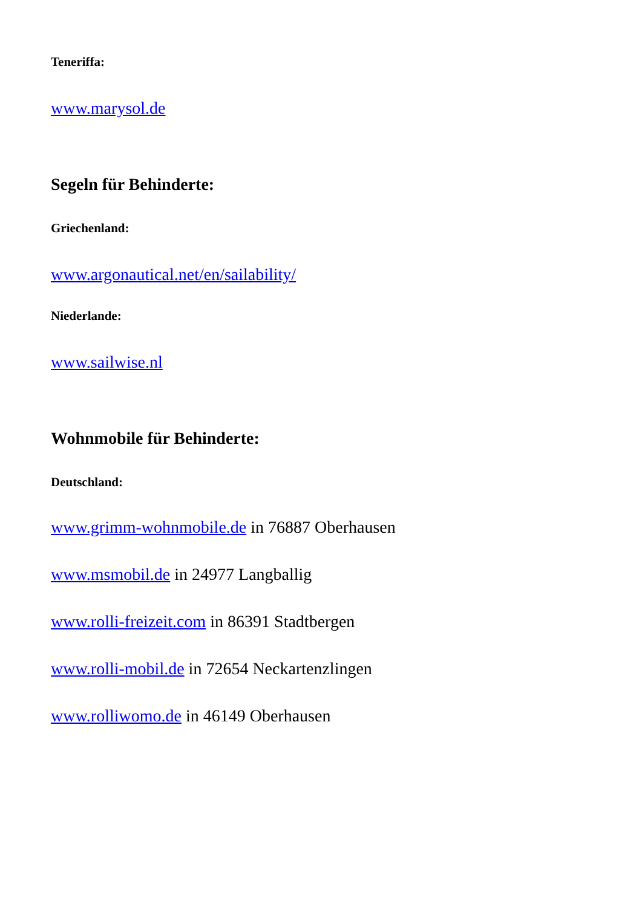Teneriffa:
www.marysol.de
Segeln für Behinderte:
Griechenland:
www.argonautical.net/en/sailability/
Niederlande:
www.sailwise.nl
Wohnmobile für Behinderte:
Deutschland:
www.grimm-wohnmobile.de in 76887 Oberhausen
www.msmobil.de in 24977 Langballig
www.rolli-freizeit.com in 86391 Stadtbergen
www.rolli-mobil.de in 72654 Neckartenzlingen
www.rolliwomo.de in 46149 Oberhausen